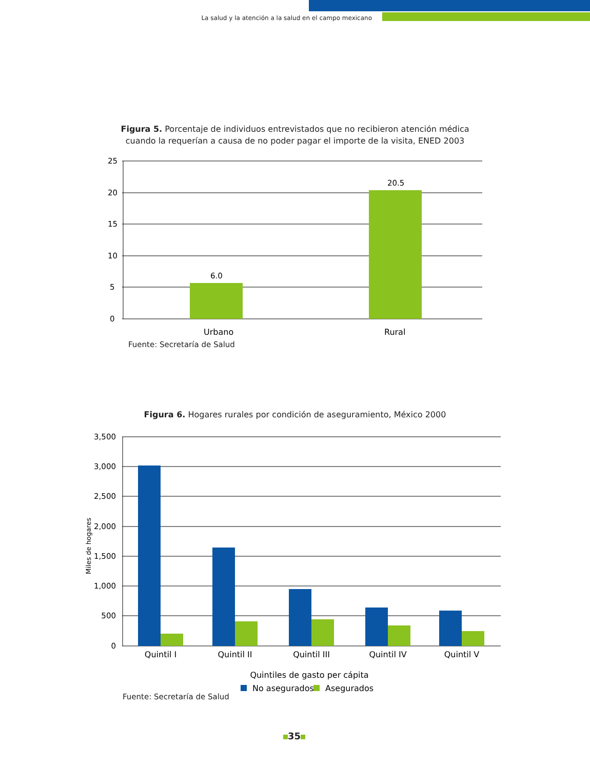La salud y la atención a la salud en el campo mexicano
Figura 5. Porcentaje de individuos entrevistados que no recibieron atención médica cuando la requerían a causa de no poder pagar el importe de la visita, ENED 2003
25
20
15
10
5
0
6.0
20.5
Urbano
Rural
Fuente: Secretaría de Salud
Figura 6. Hogares rurales por condición de aseguramiento, México 2000
3,500
3,000
2,500
2,000
1,500
1,000
500
0
Miles de hogares
Quintil I
Quintil II
Quintil III
Quintil IV
Quintil V
Quintiles de gasto per cápita
No asegurados
Asegurados
Fuente: Secretaría de Salud
35